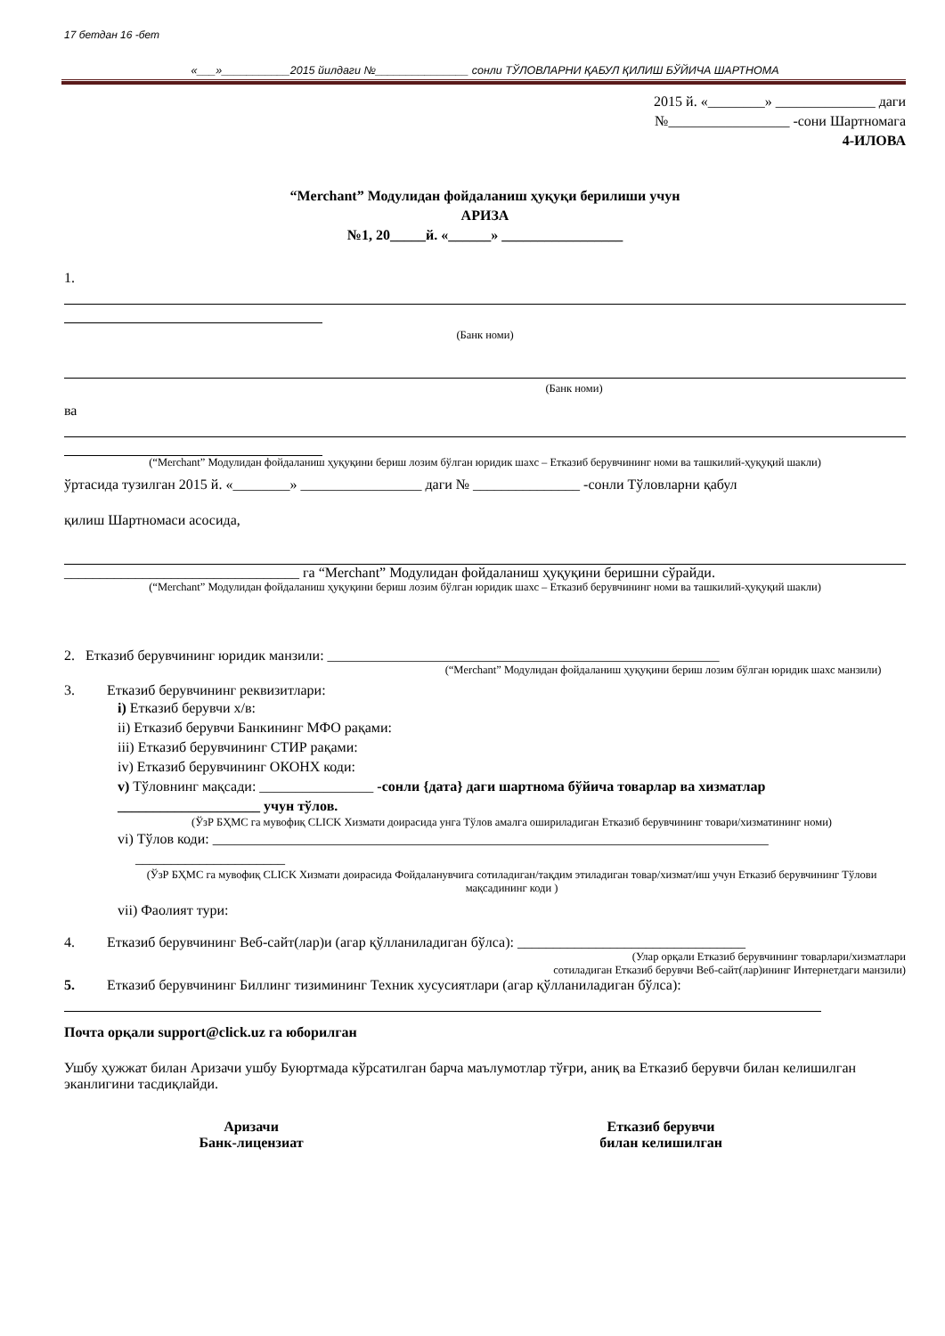17 бетдан 16 -бет
«___»___________2015 йилдаги №_______________ сонли ТЎЛОВЛАРНИ ҚАБУЛ ҚИЛИШ БЎЙИЧА ШАРТНОМА
2015 й. «________» ______________ даги
№_________________ -сони Шартномага
4-ИЛОВА
“Merchant” Модулидан фойдаланиш ҳуқуқи берилиши учун
АРИЗА
№1, 20_____й. «______» _________________
1.
(Банк номи)
(Банк номи)
ва
(“Merchant” Модулидан фойдаланиш ҳуқуқини бериш лозим бўлган юридик шахс – Етказиб берувчининг номи ва ташкилий-ҳуқуқий шакли)
ўртасида тузилган 2015 й. «________» _________________ даги № _______________ -сонли Тўловларни қабул
қилиш Шартномаси асосида,
_________________________________ га “Merchant” Модулидан фойдаланиш ҳуқуқини беришни сўрайди.
(“Merchant” Модулидан фойдаланиш ҳуқуқини бериш лозим бўлган юридик шахс – Етказиб берувчининг номи ва ташкилий-ҳуқуқий шакли)
2. Етказиб берувчининг юридик манзили: _______________________________________________________
(“Merchant” Модулидан фойдаланиш ҳуқуқини бериш лозим бўлган юридик шахс манзили)
3. Етказиб берувчининг реквизитлари:
i) Етказиб берувчи х/в:
ii) Етказиб берувчи Банкининг МФО рақами:
iii) Етказиб берувчининг СТИР рақами:
iv) Етказиб берувчининг ОКОНХ коди:
v) Тўловнинг мақсади: ________________ -сонли {дата} даги шартнома бўйича товарлар ва хизматлар ____________________ учун тўлов.
(ЎзР БҲМС га мувофиқ CLICK Хизмати доирасида унга Тўлов амалга ошириладиган Етказиб берувчининг товари/хизматининг номи)
vi) Тўлов коди: ______________________________________________________________________________
_____________________
(ЎзР БҲМС га мувофиқ CLICK Хизмати доирасида Фойдаланувчига сотиладиган/тақдим этиладиган товар/хизмат/иш учун Етказиб берувчининг Тўлови мақсадининг коди )
vii) Фаолият тури:
4. Етказиб берувчининг Веб-сайт(лар)и (агар қўлланиладиган бўлса): ________________________________
(Улар орқали Етказиб берувчининг товарлари/хизматлари
сотиладиган Етказиб берувчи Веб-сайт(лар)ининг Интернетдаги манзили)
5. Етказиб берувчининг Биллинг тизимининг Техник хусусиятлари (агар қўлланиладиган бўлса):
Почта орқали support@click.uz га юборилган
Ушбу ҳужжат билан Аризачи ушбу Буюртмада кўрсатилган барча маълумотлар тўғри, аниқ ва Етказиб берувчи билан келишилган эканлигини тасдиқлайди.
Аризачи
Банк-лицензиат
Етказиб берувчи
билан келишилган